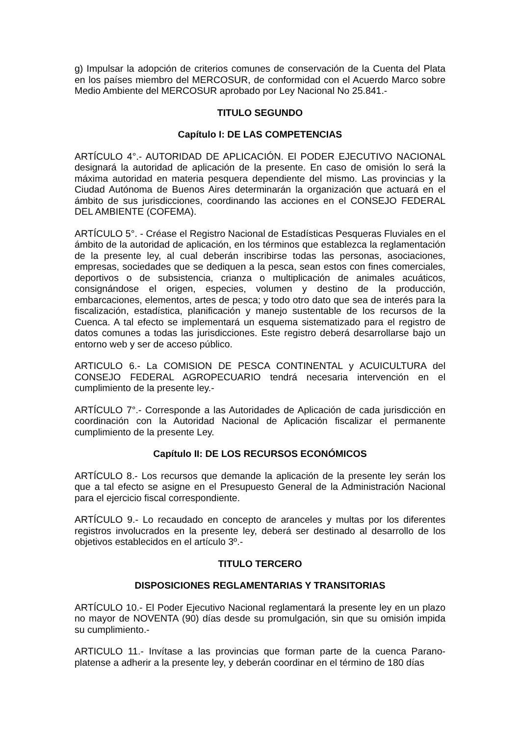g) Impulsar la adopción de criterios comunes de conservación de la Cuenta del Plata en los países miembro del MERCOSUR, de conformidad con el Acuerdo Marco sobre Medio Ambiente del MERCOSUR aprobado por Ley Nacional No 25.841.-
TITULO SEGUNDO
Capítulo I: DE LAS COMPETENCIAS
ARTÍCULO 4°.- AUTORIDAD DE APLICACIÓN. El PODER EJECUTIVO NACIONAL designará la autoridad de aplicación de la presente. En caso de omisión lo será la máxima autoridad en materia pesquera dependiente del mismo. Las provincias y la Ciudad Autónoma de Buenos Aires determinarán la organización que actuará en el ámbito de sus jurisdicciones, coordinando las acciones en el CONSEJO FEDERAL DEL AMBIENTE (COFEMA).
ARTÍCULO 5°. - Créase el Registro Nacional de Estadísticas Pesqueras Fluviales en el ámbito de la autoridad de aplicación, en los términos que establezca la reglamentación de la presente ley, al cual deberán inscribirse todas las personas, asociaciones, empresas, sociedades que se dediquen a la pesca, sean estos con fines comerciales, deportivos o de subsistencia, crianza o multiplicación de animales acuáticos, consignándose el origen, especies, volumen y destino de la producción, embarcaciones, elementos, artes de pesca; y todo otro dato que sea de interés para la fiscalización, estadística, planificación y manejo sustentable de los recursos de la Cuenca. A tal efecto se implementará un esquema sistematizado para el registro de datos comunes a todas las jurisdicciones. Este registro deberá desarrollarse bajo un entorno web y ser de acceso público.
ARTICULO 6.- La COMISION DE PESCA CONTINENTAL y ACUICULTURA del CONSEJO FEDERAL AGROPECUARIO tendrá necesaria intervención en el cumplimiento de la presente ley.-
ARTÍCULO 7°.- Corresponde a las Autoridades de Aplicación de cada jurisdicción en coordinación con la Autoridad Nacional de Aplicación fiscalizar el permanente cumplimiento de la presente Ley.
Capítulo II: DE LOS RECURSOS ECONÓMICOS
ARTÍCULO 8.- Los recursos que demande la aplicación de la presente ley serán los que a tal efecto se asigne en el Presupuesto General de la Administración Nacional para el ejercicio fiscal correspondiente.
ARTÍCULO 9.- Lo recaudado en concepto de aranceles y multas por los diferentes registros involucrados en la presente ley, deberá ser destinado al desarrollo de los objetivos establecidos en el artículo 3º.-
TITULO TERCERO
DISPOSICIONES REGLAMENTARIAS Y TRANSITORIAS
ARTÍCULO 10.- El Poder Ejecutivo Nacional reglamentará la presente ley en un plazo no mayor de NOVENTA (90) días desde su promulgación, sin que su omisión impida su cumplimiento.-
ARTICULO 11.- Invítase a las provincias que forman parte de la cuenca Parano-platense a adherir a la presente ley, y deberán coordinar en el término de 180 días